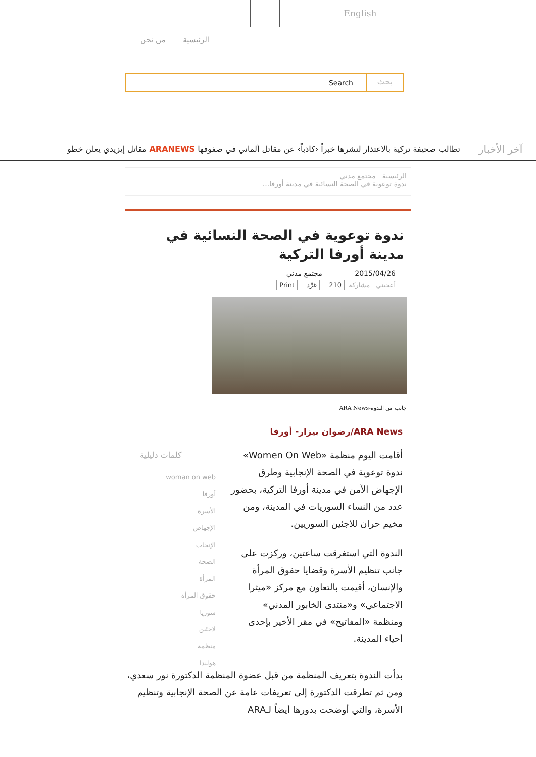English
الرئيسية من نحن
Search
بحث
آخر الأخبار
تطالب صحيفة تركية بالاعتذار لنشرها خبراً ‹كاذباً› عن مقاتل ألماني في صفوفها ARANEWS مقاتل إيزيدي يعلن خطو
الرئيسية مجتمع مدني
ندوة توعوية في الصحة النسائية في مدينة أورفا...
ندوة توعوية في الصحة النسائية في مدينة أورفا التركية
2015/04/26 مجتمع مدني
أعجبني مشاركة 210 غرِّد Print
جانب من الندوة-ARA News
ARA News/رضوان بيزار- أورفا
أقامت اليوم منظمة «Women On Web» ندوة توعوية في الصحة الإنجابية وطرق الإجهاض الآمن في مدينة أورفا التركية، بحضور عدد من النساء السوريات في المدينة، ومن مخيم حران للاجئين السوريين.
الندوة التي استغرقت ساعتين، وركزت على جانب تنظيم الأسرة وقضايا حقوق المرأة والإنسان، أقيمت بالتعاون مع مركز «ميثرا الاجتماعي» و«منتدى الخابور المدني» ومنظمة «المفاتيح» في مقر الأخير بإحدى أحياء المدينة.
كلمات دليلية
woman on web
أورفا
الأسرة
الإجهاض
الإنجاب
الصحة
المرأة
حقوق المرأة
سوريا
لاجئين
منظمة
هولندا
بدأت الندوة بتعريف المنظمة من قبل عضوة المنظمة الدكتورة نور سعدي، ومن ثم تطرقت الدكتورة إلى تعريفات عامة عن الصحة الإنجابية وتنظيم الأسرة، والتي أوضحت بدورها أيضاً لـARA